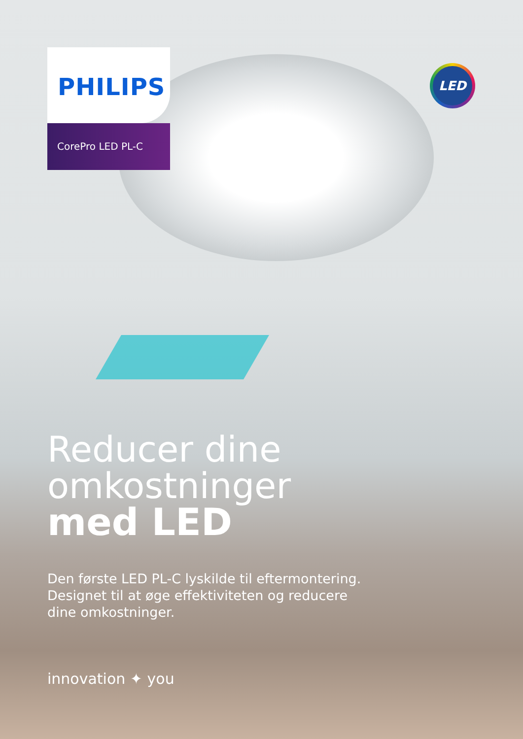LED
PHILIPS
CorePro LED PL-C
Reducer dine
omkostninger
med LED
Den første LED PL-C lyskilde til eftermontering.
Designet til at øge effektiviteten og reducere
dine omkostninger.
innovation ✦ you